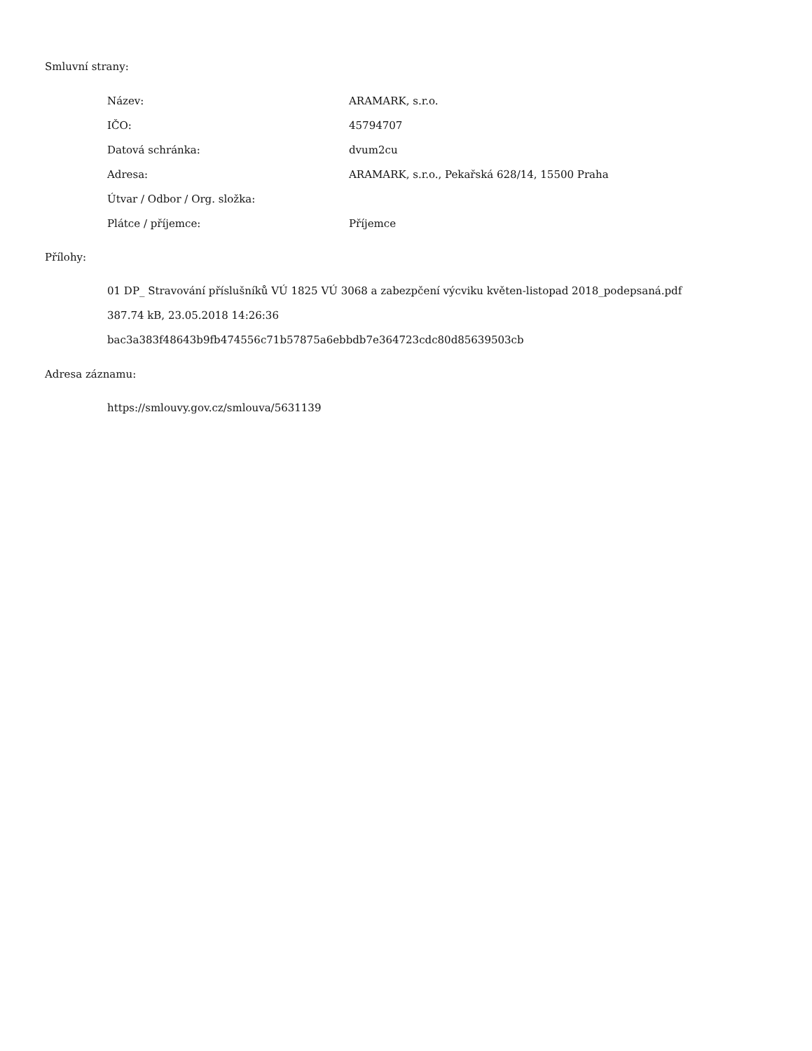Smluvní strany:
| Název: | ARAMARK, s.r.o. |
| IČO: | 45794707 |
| Datová schránka: | dvum2cu |
| Adresa: | ARAMARK, s.r.o., Pekařská 628/14, 15500 Praha |
| Útvar / Odbor / Org. složka: | |
| Plátce / příjemce: | Příjemce |
Přílohy:
01 DP_ Stravování příslušníků VÚ 1825 VÚ 3068 a zabezpčení výcviku květen-listopad 2018_podepsaná.pdf
387.74 kB, 23.05.2018 14:26:36
bac3a383f48643b9fb474556c71b57875a6ebbdb7e364723cdc80d85639503cb
Adresa záznamu:
https://smlouvy.gov.cz/smlouva/5631139